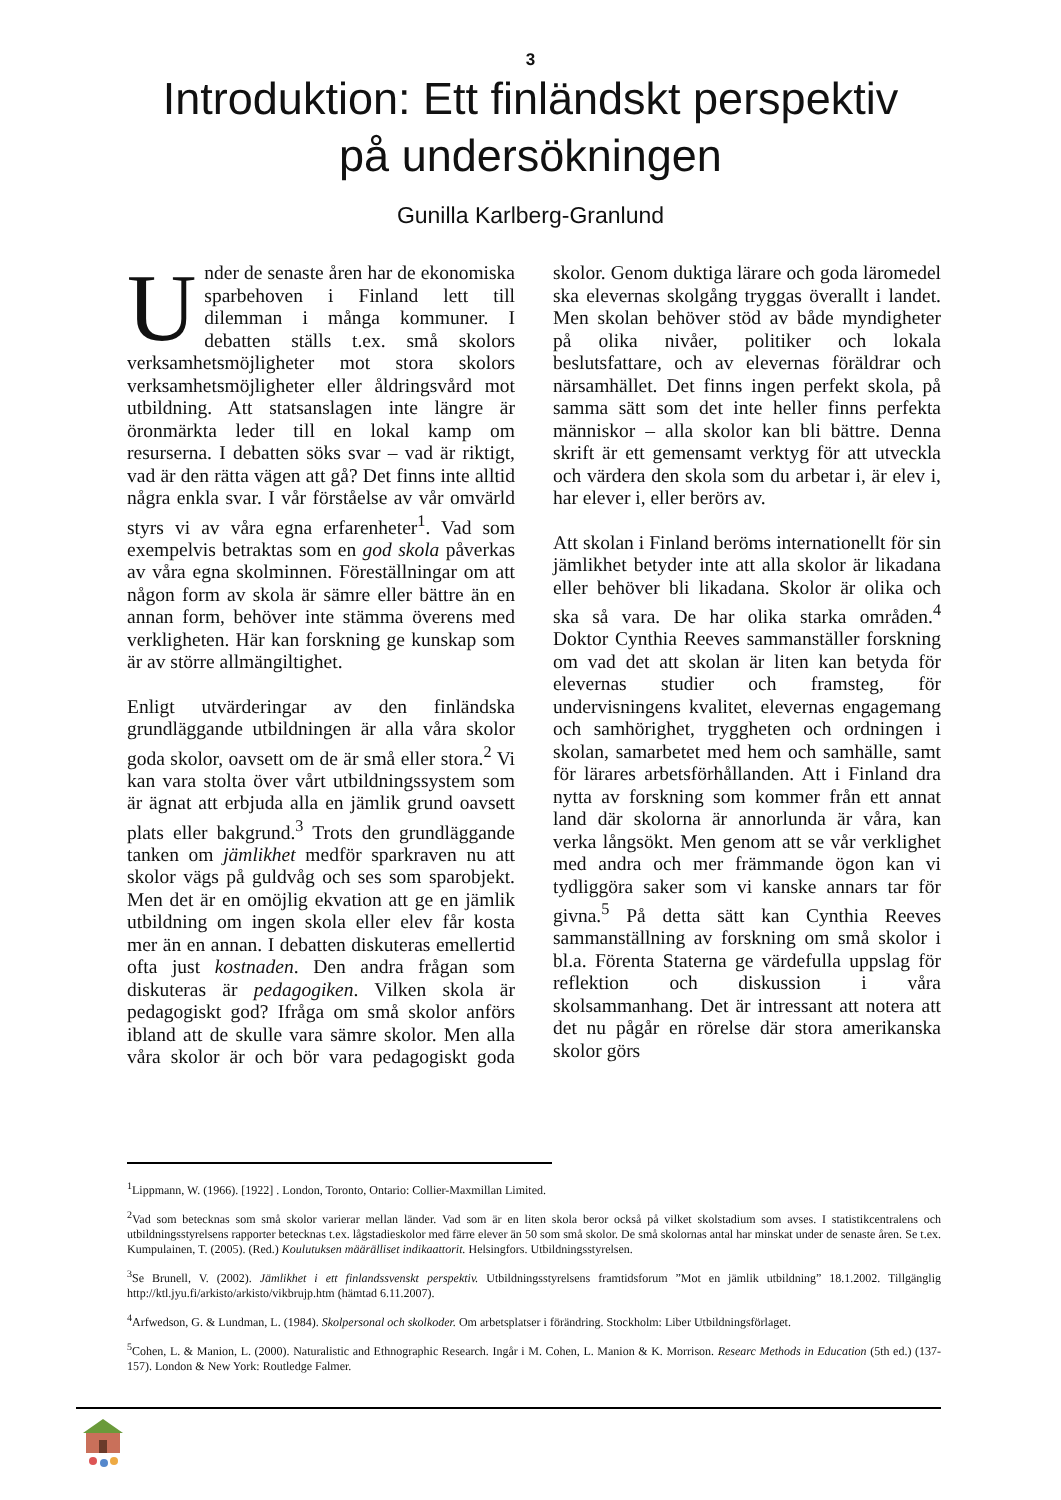3
Introduktion: Ett finländskt perspektiv
på undersökningen
Gunilla Karlberg-Granlund
Under de senaste åren har de ekonomiska sparbehoven i Finland lett till dilemman i många kommuner. I debatten ställs t.ex. små skolors verksamhetsmöjligheter mot stora skolors verksamhetsmöjligheter eller åldringsvård mot utbildning. Att statsanslagen inte längre är öronmärkta leder till en lokal kamp om resurserna. I debatten söks svar – vad är riktigt, vad är den rätta vägen att gå? Det finns inte alltid några enkla svar. I vår förståelse av vår omvärld styrs vi av våra egna erfarenheter<sup>1</sup>. Vad som exempelvis betraktas som en god skola påverkas av våra egna skolminnen. Föreställningar om att någon form av skola är sämre eller bättre än en annan form, behöver inte stämma överens med verkligheten. Här kan forskning ge kunskap som är av större allmängiltighet.
Enligt utvärderingar av den finländska grundläggande utbildningen är alla våra skolor goda skolor, oavsett om de är små eller stora.<sup>2</sup> Vi kan vara stolta över vårt utbildningssystem som är ägnat att erbjuda alla en jämlik grund oavsett plats eller bakgrund.<sup>3</sup> Trots den grundläggande tanken om jämlikhet medför sparkraven nu att skolor vägs på guldvåg och ses som sparobjekt. Men det är en omöjlig ekvation att ge en jämlik utbildning om ingen skola eller elev får kosta mer än en annan. I debatten diskuteras emellertid ofta just kostnaden. Den andra frågan som diskuteras är pedagogiken. Vilken skola är pedagogiskt god? Ifråga om små skolor anförs ibland att de skulle vara sämre skolor. Men alla våra skolor är och bör vara pedagogiskt goda skolor. Genom duktiga lärare och goda läromedel ska elevernas skolgång tryggas överallt i landet. Men skolan behöver stöd av både myndigheter på olika nivåer, politiker och lokala beslutsfattare, och av elevernas föräldrar och närsamhället. Det finns ingen perfekt skola, på samma sätt som det inte heller finns perfekta människor – alla skolor kan bli bättre. Denna skrift är ett gemensamt verktyg för att utveckla och värdera den skola som du arbetar i, är elev i, har elever i, eller berörs av.
Att skolan i Finland beröms internationellt för sin jämlikhet betyder inte att alla skolor är likadana eller behöver bli likadana. Skolor är olika och ska så vara. De har olika starka områden.<sup>4</sup> Doktor Cynthia Reeves sammanställer forskning om vad det att skolan är liten kan betyda för elevernas studier och framsteg, för undervisningens kvalitet, elevernas engagemang och samhörighet, tryggheten och ordningen i skolan, samarbetet med hem och samhälle, samt för lärares arbetsförhållanden. Att i Finland dra nytta av forskning som kommer från ett annat land där skolorna är annorlunda är våra, kan verka långsökt. Men genom att se vår verklighet med andra och mer främmande ögon kan vi tydliggöra saker som vi kanske annars tar för givna.<sup>5</sup> På detta sätt kan Cynthia Reeves sammanställning av forskning om små skolor i bl.a. Förenta Staterna ge värdefulla uppslag för reflektion och diskussion i våra skolsammanhang. Det är intressant att notera att det nu pågår en rörelse där stora amerikanska skolor görs
<sup>1</sup> Lippmann, W. (1966). [1922] . London, Toronto, Ontario: Collier-Maxmillan Limited.
<sup>2</sup> Vad som betecknas som små skolor varierar mellan länder. Vad som är en liten skola beror också på vilket skolstadium som avses. I statistikcentralens och utbildningsstyrelsens rapporter betecknas t.ex. lågstadieskolor med färre elever än 50 som små skolor. De små skolornas antal har minskat under de senaste åren. Se t.ex. Kumpulainen, T. (2005). (Red.) Koulutuksen määrälliset indikaattorit. Helsingfors. Utbildningsstyrelsen.
<sup>3</sup> Se Brunell, V. (2002). Jämlikhet i ett finlandssvenskt perspektiv. Utbildningsstyrelsens framtidsforum ”Mot en jämlik utbildning” 18.1.2002. Tillgänglig http://ktl.jyu.fi/arkisto/arkisto/vikbrujp.htm (hämtad 6.11.2007).
<sup>4</sup> Arfwedson, G. & Lundman, L. (1984). Skolpersonal och skolkoder. Om arbetsplatser i förändring. Stockholm: Liber Utbildningsförlaget.
<sup>5</sup> Cohen, L. & Manion, L. (2000). Naturalistic and Ethnographic Research. Ingår i M. Cohen, L. Manion & K. Morrison. Researc Methods in Education (5th ed.) (137-157). London & New York: Routledge Falmer.